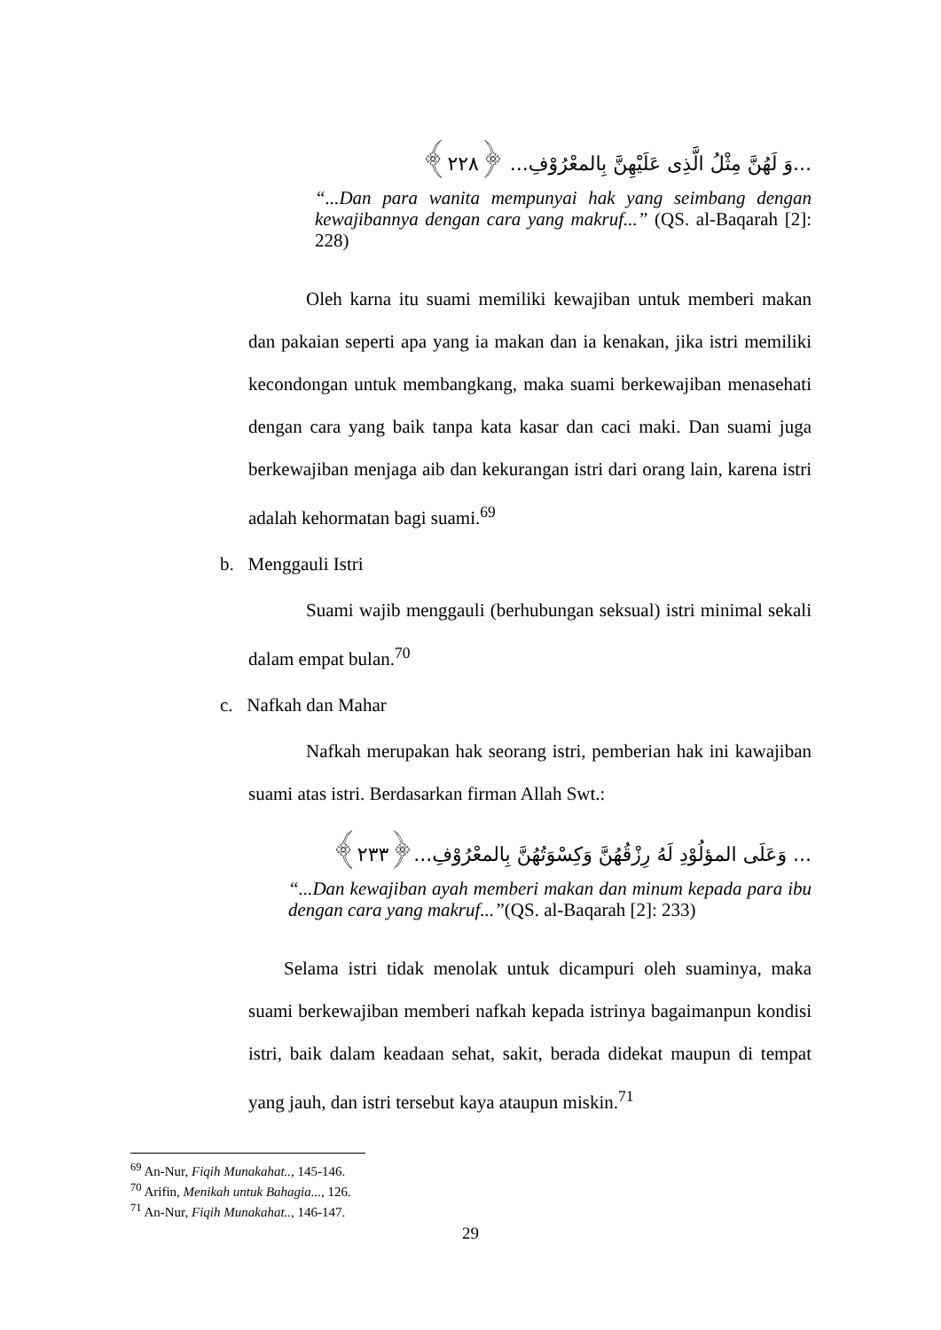...وَ لَهُنَّ مِثْلُ الَّذِى عَلَيْهِنَّ بِالمعْرُوْفِ... ﴿٢٢٨﴾
“...Dan para wanita mempunyai hak yang seimbang dengan kewajibannya dengan cara yang makruf...” (QS. al-Baqarah [2]: 228)
Oleh karna itu suami memiliki kewajiban untuk memberi makan dan pakaian seperti apa yang ia makan dan ia kenakan, jika istri memiliki kecondongan untuk membangkang, maka suami berkewajiban menasehati dengan cara yang baik tanpa kata kasar dan caci maki. Dan suami juga berkewajiban menjaga aib dan kekurangan istri dari orang lain, karena istri adalah kehormatan bagi suami.<sup>69</sup>
b. Menggauli Istri
Suami wajib menggauli (berhubungan seksual) istri minimal sekali dalam empat bulan.<sup>70</sup>
c. Nafkah dan Mahar
Nafkah merupakan hak seorang istri, pemberian hak ini kawajiban suami atas istri. Berdasarkan firman Allah Swt.:
... وَعَلَى المؤلُوْدِ لَهُ رِزْقُهُنَّ وَكِسْوَتُهُنَّ بِالمعْرُوْفِ...﴿٢٣٣﴾
“...Dan kewajiban ayah memberi makan dan minum kepada para ibu dengan cara yang makruf...”(QS. al-Baqarah [2]: 233)
Selama istri tidak menolak untuk dicampuri oleh suaminya, maka suami berkewajiban memberi nafkah kepada istrinya bagaimanpun kondisi istri, baik dalam keadaan sehat, sakit, berada didekat maupun di tempat yang jauh, dan istri tersebut kaya ataupun miskin.<sup>71</sup>
<sup>69</sup> An-Nur, Fiqih Munakahat.., 145-146.
<sup>70</sup> Arifin, Menikah untuk Bahagia..., 126.
<sup>71</sup> An-Nur, Fiqih Munakahat.., 146-147.
29